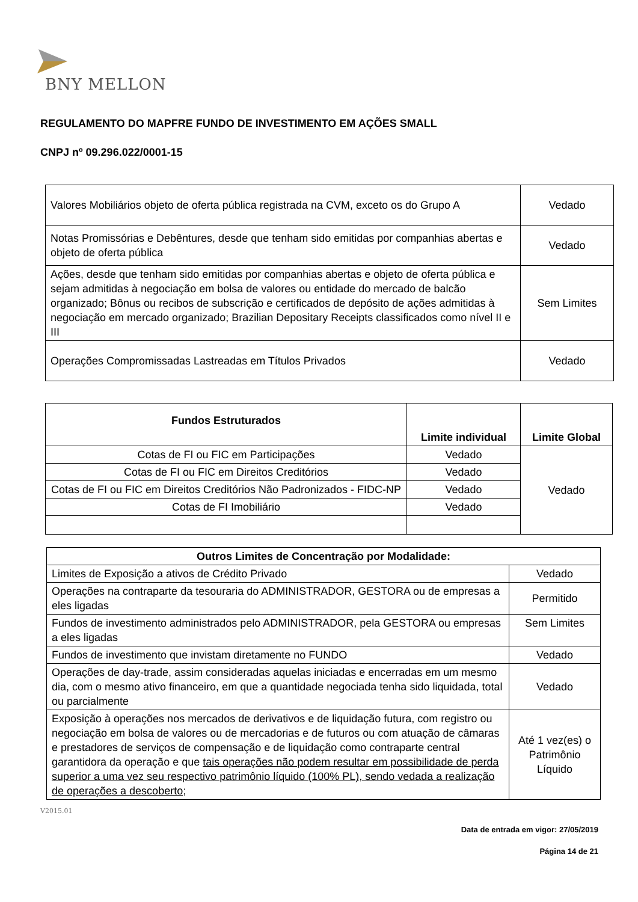BNY MELLON
REGULAMENTO DO MAPFRE FUNDO DE INVESTIMENTO EM AÇÕES SMALL
CNPJ nº 09.296.022/0001-15
| Valores Mobiliários objeto de oferta pública registrada na CVM, exceto os do Grupo A | Vedado |
| Notas Promissórias e Debêntures, desde que tenham sido emitidas por companhias abertas e objeto de oferta pública | Vedado |
| Ações, desde que tenham sido emitidas por companhias abertas e objeto de oferta pública e sejam admitidas à negociação em bolsa de valores ou entidade do mercado de balcão organizado; Bônus ou recibos de subscrição e certificados de depósito de ações admitidas à negociação em mercado organizado; Brazilian Depositary Receipts classificados como nível II e III | Sem Limites |
| Operações Compromissadas Lastreadas em Títulos Privados | Vedado |
| Fundos Estruturados | Limite individual | Limite Global |
| --- | --- | --- |
| Cotas de FI ou FIC em Participações | Vedado | Vedado |
| Cotas de FI ou FIC em Direitos Creditórios | Vedado | |
| Cotas de FI ou FIC em Direitos Creditórios Não Padronizados - FIDC-NP | Vedado | |
| Cotas de FI Imobiliário | Vedado | |
| Outros Limites de Concentração por Modalidade: | |
| --- | --- |
| Limites de Exposição a ativos de Crédito Privado | Vedado |
| Operações na contraparte da tesouraria do ADMINISTRADOR, GESTORA ou de empresas a eles ligadas | Permitido |
| Fundos de investimento administrados pelo ADMINISTRADOR, pela GESTORA ou empresas a eles ligadas | Sem Limites |
| Fundos de investimento que invistam diretamente no FUNDO | Vedado |
| Operações de day-trade, assim consideradas aquelas iniciadas e encerradas em um mesmo dia, com o mesmo ativo financeiro, em que a quantidade negociada tenha sido liquidada, total ou parcialmente | Vedado |
| Exposição à operações nos mercados de derivativos e de liquidação futura, com registro ou negociação em bolsa de valores ou de mercadorias e de futuros ou com atuação de câmaras e prestadores de serviços de compensação e de liquidação como contraparte central garantidora da operação e que tais operações não podem resultar em possibilidade de perda superior a uma vez seu respectivo patrimônio líquido (100% PL), sendo vedada a realização de operações a descoberto ; | Até 1 vez(es) o Patrimônio Líquido |
V2015.01
Data de entrada em vigor: 27/05/2019
Página 14 de 21